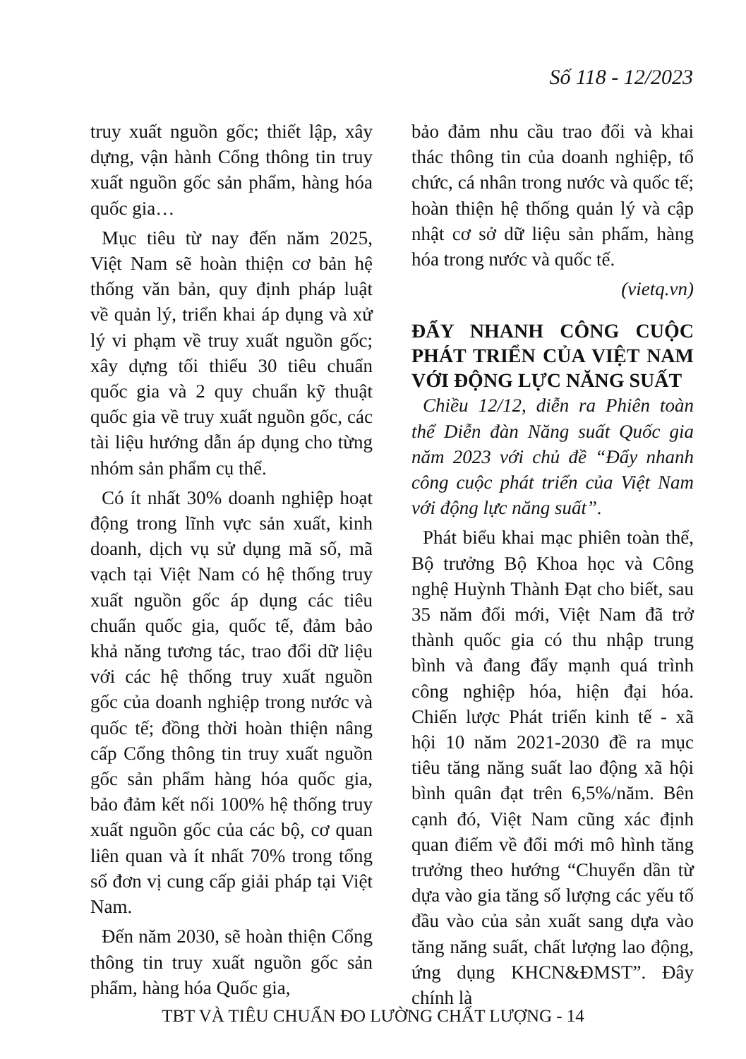Số 118 - 12/2023
truy xuất nguồn gốc; thiết lập, xây dựng, vận hành Cổng thông tin truy xuất nguồn gốc sản phẩm, hàng hóa quốc gia…
Mục tiêu từ nay đến năm 2025, Việt Nam sẽ hoàn thiện cơ bản hệ thống văn bản, quy định pháp luật về quản lý, triển khai áp dụng và xử lý vi phạm về truy xuất nguồn gốc; xây dựng tối thiểu 30 tiêu chuẩn quốc gia và 2 quy chuẩn kỹ thuật quốc gia về truy xuất nguồn gốc, các tài liệu hướng dẫn áp dụng cho từng nhóm sản phẩm cụ thể.
Có ít nhất 30% doanh nghiệp hoạt động trong lĩnh vực sản xuất, kinh doanh, dịch vụ sử dụng mã số, mã vạch tại Việt Nam có hệ thống truy xuất nguồn gốc áp dụng các tiêu chuẩn quốc gia, quốc tế, đảm bảo khả năng tương tác, trao đổi dữ liệu với các hệ thống truy xuất nguồn gốc của doanh nghiệp trong nước và quốc tế; đồng thời hoàn thiện nâng cấp Cổng thông tin truy xuất nguồn gốc sản phẩm hàng hóa quốc gia, bảo đảm kết nối 100% hệ thống truy xuất nguồn gốc của các bộ, cơ quan liên quan và ít nhất 70% trong tổng số đơn vị cung cấp giải pháp tại Việt Nam.
Đến năm 2030, sẽ hoàn thiện Cổng thông tin truy xuất nguồn gốc sản phẩm, hàng hóa Quốc gia,
bảo đảm nhu cầu trao đổi và khai thác thông tin của doanh nghiệp, tổ chức, cá nhân trong nước và quốc tế; hoàn thiện hệ thống quản lý và cập nhật cơ sở dữ liệu sản phẩm, hàng hóa trong nước và quốc tế.
(vietq.vn)
ĐẨY NHANH CÔNG CUỘC PHÁT TRIỂN CỦA VIỆT NAM VỚI ĐỘNG LỰC NĂNG SUẤT
Chiều 12/12, diễn ra Phiên toàn thể Diễn đàn Năng suất Quốc gia năm 2023 với chủ đề “Đẩy nhanh công cuộc phát triển của Việt Nam với động lực năng suất”.
Phát biểu khai mạc phiên toàn thể, Bộ trưởng Bộ Khoa học và Công nghệ Huỳnh Thành Đạt cho biết, sau 35 năm đổi mới, Việt Nam đã trở thành quốc gia có thu nhập trung bình và đang đẩy mạnh quá trình công nghiệp hóa, hiện đại hóa. Chiến lược Phát triển kinh tế - xã hội 10 năm 2021-2030 đề ra mục tiêu tăng năng suất lao động xã hội bình quân đạt trên 6,5%/năm. Bên cạnh đó, Việt Nam cũng xác định quan điểm về đổi mới mô hình tăng trưởng theo hướng “Chuyển dần từ dựa vào gia tăng số lượng các yếu tố đầu vào của sản xuất sang dựa vào tăng năng suất, chất lượng lao động, ứng dụng KHCN&ĐMST”. Đây chính là
TBT VÀ TIÊU CHUẨN ĐO LƯỜNG CHẤT LƯỢNG - 14